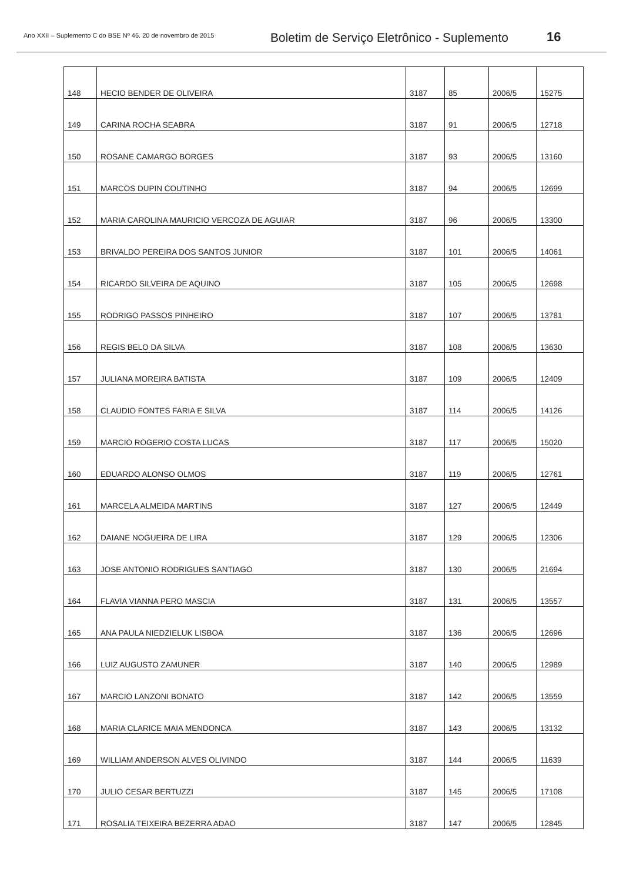Ano XXII – Suplemento C do BSE Nº 46. 20 de novembro de 2015
Boletim de Serviço Eletrônico - Suplemento
16
| 148 | HECIO BENDER DE OLIVEIRA | 3187 | 85 | 2006/5 | 15275 |
| 149 | CARINA ROCHA SEABRA | 3187 | 91 | 2006/5 | 12718 |
| 150 | ROSANE CAMARGO BORGES | 3187 | 93 | 2006/5 | 13160 |
| 151 | MARCOS DUPIN COUTINHO | 3187 | 94 | 2006/5 | 12699 |
| 152 | MARIA CAROLINA MAURICIO VERCOZA DE AGUIAR | 3187 | 96 | 2006/5 | 13300 |
| 153 | BRIVALDO PEREIRA DOS SANTOS JUNIOR | 3187 | 101 | 2006/5 | 14061 |
| 154 | RICARDO SILVEIRA DE AQUINO | 3187 | 105 | 2006/5 | 12698 |
| 155 | RODRIGO PASSOS PINHEIRO | 3187 | 107 | 2006/5 | 13781 |
| 156 | REGIS BELO DA SILVA | 3187 | 108 | 2006/5 | 13630 |
| 157 | JULIANA MOREIRA BATISTA | 3187 | 109 | 2006/5 | 12409 |
| 158 | CLAUDIO FONTES FARIA E SILVA | 3187 | 114 | 2006/5 | 14126 |
| 159 | MARCIO ROGERIO COSTA LUCAS | 3187 | 117 | 2006/5 | 15020 |
| 160 | EDUARDO ALONSO OLMOS | 3187 | 119 | 2006/5 | 12761 |
| 161 | MARCELA ALMEIDA MARTINS | 3187 | 127 | 2006/5 | 12449 |
| 162 | DAIANE NOGUEIRA DE LIRA | 3187 | 129 | 2006/5 | 12306 |
| 163 | JOSE ANTONIO RODRIGUES SANTIAGO | 3187 | 130 | 2006/5 | 21694 |
| 164 | FLAVIA VIANNA PERO MASCIA | 3187 | 131 | 2006/5 | 13557 |
| 165 | ANA PAULA NIEDZIELUK LISBOA | 3187 | 136 | 2006/5 | 12696 |
| 166 | LUIZ AUGUSTO ZAMUNER | 3187 | 140 | 2006/5 | 12989 |
| 167 | MARCIO LANZONI BONATO | 3187 | 142 | 2006/5 | 13559 |
| 168 | MARIA CLARICE MAIA MENDONCA | 3187 | 143 | 2006/5 | 13132 |
| 169 | WILLIAM ANDERSON ALVES OLIVINDO | 3187 | 144 | 2006/5 | 11639 |
| 170 | JULIO CESAR BERTUZZI | 3187 | 145 | 2006/5 | 17108 |
| 171 | ROSALIA TEIXEIRA BEZERRA ADAO | 3187 | 147 | 2006/5 | 12845 |